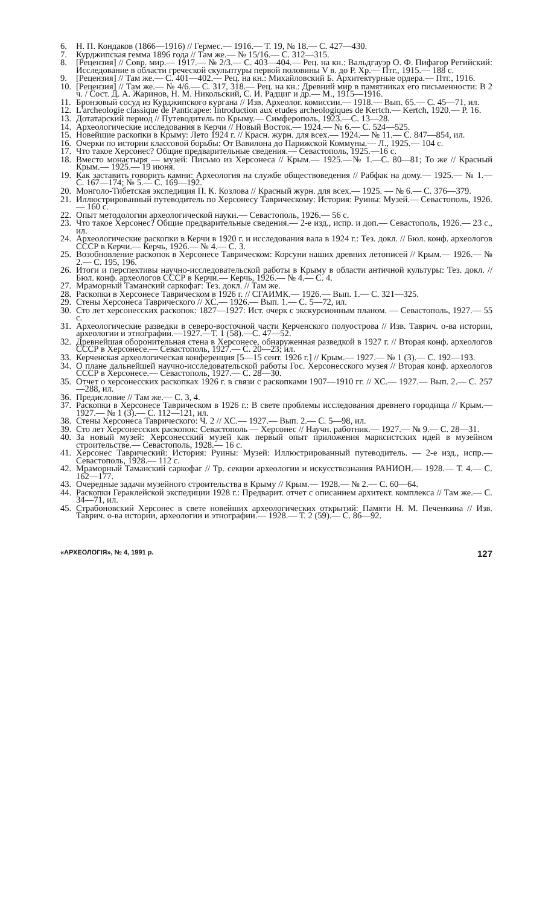6. Н. П. Кондаков (1866—1916) // Гермес.— 1916.— Т. 19, № 18.— С. 427—430.
7. Курджипская гемма 1896 года // Там же.— № 15/16.— С. 312—315.
8. [Рецензия] // Совр. мир.— 1917.— № 2/3.— С. 403—404.— Рец. на кн.: Вальдгауэр О. Ф. Пифагор Регийский: Исследование в области греческой скульптуры первой половины V в. до Р. Хр.— Птг., 1915.— 188 с.
9. [Рецензия] // Там же.— С. 401—402.— Рец. на кн.: Михайловский Б. Архитектурные ордера.— Птг., 1916.
10. [Рецензия] // Там же.— № 4/6.— С. 317, 318.— Рец. на кн.: Древний мир в памятниках его письменности: В 2 ч. / Сост. Д. А. Жаринов, Н. М. Никольский, С. И. Радциг и др.— М., 1915—1916.
11. Бронзовый сосуд из Курджипского кургана // Изв. Археолог. комиссии.— 1918.— Вып. 65.— С. 45—71, ил.
12. L'archeologie classique de Panticapee: Introduction aux etudes archeologiques de Kertch.— Kertch, 1920.— P. 16.
13. Дотатарский период // Путеводитель по Крыму.— Симферополь, 1923.—С. 13—28.
14. Археологические исследования в Керчи // Новый Восток.— 1924.— № 6.— С. 524—525.
15. Новейшие раскопки в Крыму: Лето 1924 г. // Красн. журн. для всех.— 1924.— № 11.— С. 847—854, ил.
16. Очерки по истории классовой борьбы: От Вавилона до Парижской Коммуны.— Л., 1925.— 104 с.
17. Что такое Херсонес? Общие предварительные сведения.— Севастополь, 1925.—16 с.
18. Вместо монастыря — музей: Письмо из Херсонеса // Крым.— 1925.—№ 1.—С. 80—81; То же // Красный Крым.— 1925.— 19 июня.
19. Как заставить говорить камни: Археология на службе обществоведения // Рабфак на дому.— 1925.— № 1.— С. 167—174; № 5.— С. 169—192.
20. Монголо-Тибетская экспедиция П. К. Козлова // Красный журн. для всех.— 1925. — № 6.— С. 376—379.
21. Иллюстрированный путеводитель по Херсонесу Таврическому: История: Руины: Музей.— Севастополь, 1926.— 160 с.
22. Опыт методологии археологической науки.— Севастополь, 1926.— 56 с.
23. Что такое Херсонес? Общие предварительные сведения.— 2-е изд., испр. и доп.— Севастополь, 1926.— 23 с., ил.
24. Археологические раскопки в Керчи в 1920 г. и исследования вала в 1924 г.: Тез. докл. // Бюл. конф. археологов СССР в Керчи.— Керчь, 1926.— № 4.— С. 3.
25. Возобновление раскопок в Херсонесе Таврическом: Корсуни наших древних летописей // Крым.— 1926.— № 2.— С. 195, 196.
26. Итоги и перспективы научно-исследовательской работы в Крыму в области античной культуры: Тез. докл. // Бюл. конф. археологов СССР в Керчи.— Керчь, 1926.— № 4.— С. 4.
27. Мраморный Таманский саркофаг: Тез. докл. // Там же.
28. Раскопки в Херсонесе Таврическом в 1926 г. // СГАИМК.— 1926.— Вып. 1.— С. 321—325.
29. Стены Херсонеса Таврического // ХС.— 1926.— Вып. 1.— С. 5—72, ил.
30. Сто лет херсонесских раскопок: 1827—1927: Ист. очерк с экскурсионным планом. — Севастополь, 1927.— 55 с.
31. Археологические разведки в северо-восточной части Керченского полуострова // Изв. Таврич. о-ва истории, археологии и этнографии.—1927.—Т. 1 (58).—С. 47—52.
32. Древнейшая оборонительная стена в Херсонесе, обнаруженная разведкой в 1927 г. // Вторая конф. археологов СССР в Херсонесе.— Севастополь, 1927.— С. 20—23; ил.
33. Керченская археологическая конференция [5—15 сент. 1926 г.] // Крым.— 1927.— № 1 (3).— С. 192—193.
34. О плане дальнейшей научно-исследовательской работы Гос. Херсонесского музея // Вторая конф. археологов СССР в Херсонесе.— Севастополь, 1927.— С. 28—30.
35. Отчет о херсонесских раскопках 1926 г. в связи с раскопками 1907—1910 гг. // ХС.— 1927.— Вып. 2.— С. 257—288, ил.
36. Предисловие // Там же.— С. 3, 4.
37. Раскопки в Херсонесе Таврическом в 1926 г.: В свете проблемы исследования древнего городища // Крым.— 1927.— № 1 (3).— С. 112—121, ил.
38. Стены Херсонеса Таврического: Ч. 2 // ХС.— 1927.— Вып. 2.— С. 5—98, ил.
39. Сто лет Херсонесских раскопок: Севастополь — Херсонес // Научн. работник.— 1927.— № 9.— С. 28—31.
40. За новый музей: Херсонесский музей как первый опыт приложения марксистских идей в музейном строительстве.— Севастополь, 1928.— 16 с.
41. Херсонес Таврический: История: Руины: Музей: Иллюстрированный путеводитель. — 2-е изд., испр.— Севастополь, 1928.— 112 с.
42. Мраморный Таманский саркофаг // Тр. секции археологии и искусствознания РАНИОН.— 1928.— Т. 4.— С. 162—177.
43. Очередные задачи музейного строительства в Крыму // Крым.— 1928.— № 2.— С. 60—64.
44. Раскопки Гераклейской экспедиции 1928 г.: Предварит. отчет с описанием архитект. комплекса // Там же.— С. 34—71, ил.
45. Страбоновский Херсонес в свете новейших археологических открытий: Памяти Н. М. Печенкина // Изв. Таврич. о-ва истории, археологии и этнографии.— 1928.— Т. 2 (59).— С. 86—92.
«АРХЕОЛОГІЯ», № 4, 1991 р. 127